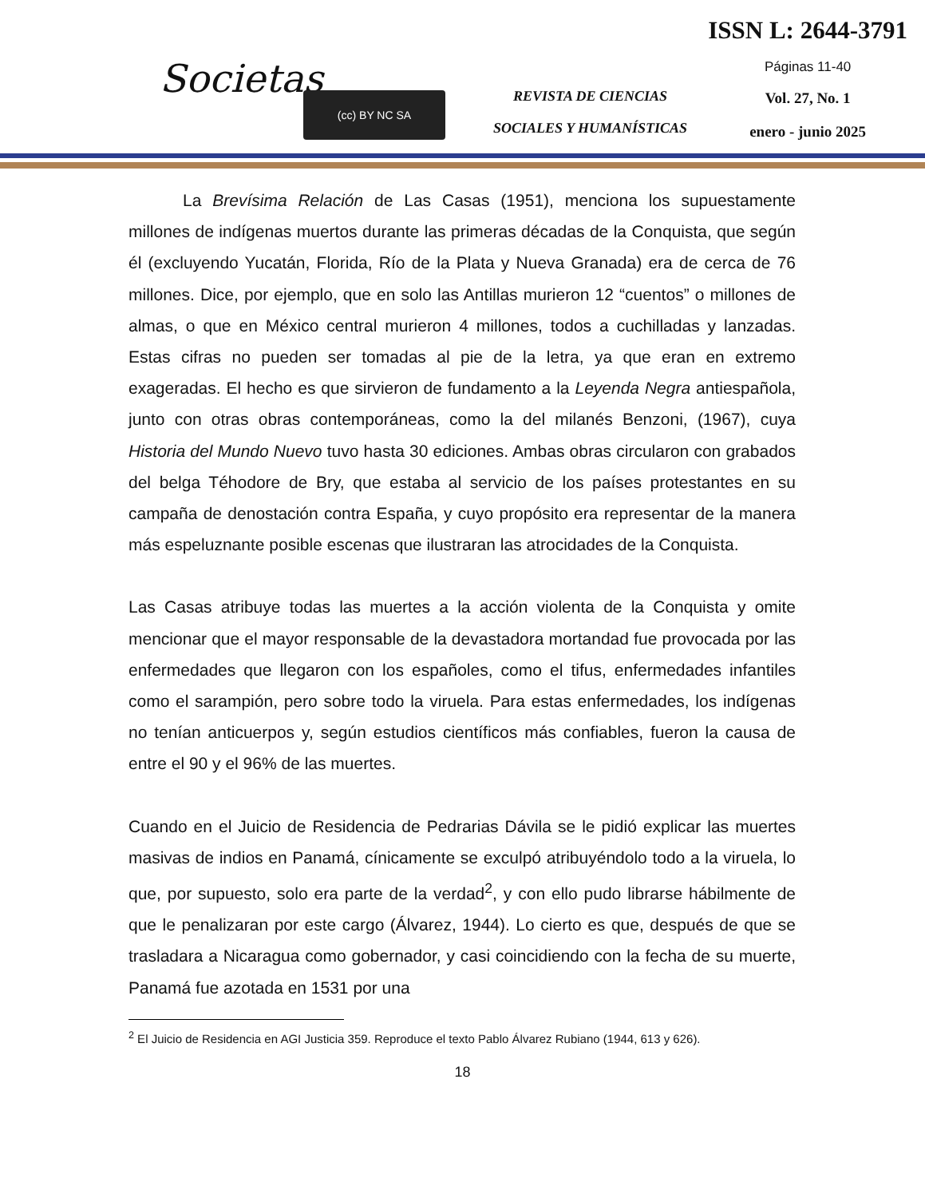Societas
(cc) BY NC SA
REVISTA DE CIENCIAS
SOCIALES Y HUMANÍSTICAS
ISSN L: 2644-3791
Páginas 11-40
Vol. 27, No. 1
enero - junio 2025
La Brevísima Relación de Las Casas (1951), menciona los supuestamente millones de indígenas muertos durante las primeras décadas de la Conquista, que según él (excluyendo Yucatán, Florida, Río de la Plata y Nueva Granada) era de cerca de 76 millones. Dice, por ejemplo, que en solo las Antillas murieron 12 “cuentos” o millones de almas, o que en México central murieron 4 millones, todos a cuchilladas y lanzadas. Estas cifras no pueden ser tomadas al pie de la letra, ya que eran en extremo exageradas. El hecho es que sirvieron de fundamento a la Leyenda Negra antiespañola, junto con otras obras contemporáneas, como la del milanés Benzoni, (1967), cuya Historia del Mundo Nuevo tuvo hasta 30 ediciones. Ambas obras circularon con grabados del belga Téhodore de Bry, que estaba al servicio de los países protestantes en su campaña de denostación contra España, y cuyo propósito era representar de la manera más espeluznante posible escenas que ilustraran las atrocidades de la Conquista.
Las Casas atribuye todas las muertes a la acción violenta de la Conquista y omite mencionar que el mayor responsable de la devastadora mortandad fue provocada por las enfermedades que llegaron con los españoles, como el tifus, enfermedades infantiles como el sarampión, pero sobre todo la viruela. Para estas enfermedades, los indígenas no tenían anticuerpos y, según estudios científicos más confiables, fueron la causa de entre el 90 y el 96% de las muertes.
Cuando en el Juicio de Residencia de Pedrarias Dávila se le pidió explicar las muertes masivas de indios en Panamá, cínicamente se exculpó atribuyéndolo todo a la viruela, lo que, por supuesto, solo era parte de la verdad<sup>2</sup>, y con ello pudo librarse hábilmente de que le penalizaran por este cargo (Álvarez, 1944). Lo cierto es que, después de que se trasladara a Nicaragua como gobernador, y casi coincidiendo con la fecha de su muerte, Panamá fue azotada en 1531 por una
<sup>2</sup> El Juicio de Residencia en AGI Justicia 359. Reproduce el texto Pablo Álvarez Rubiano (1944, 613 y 626).
18